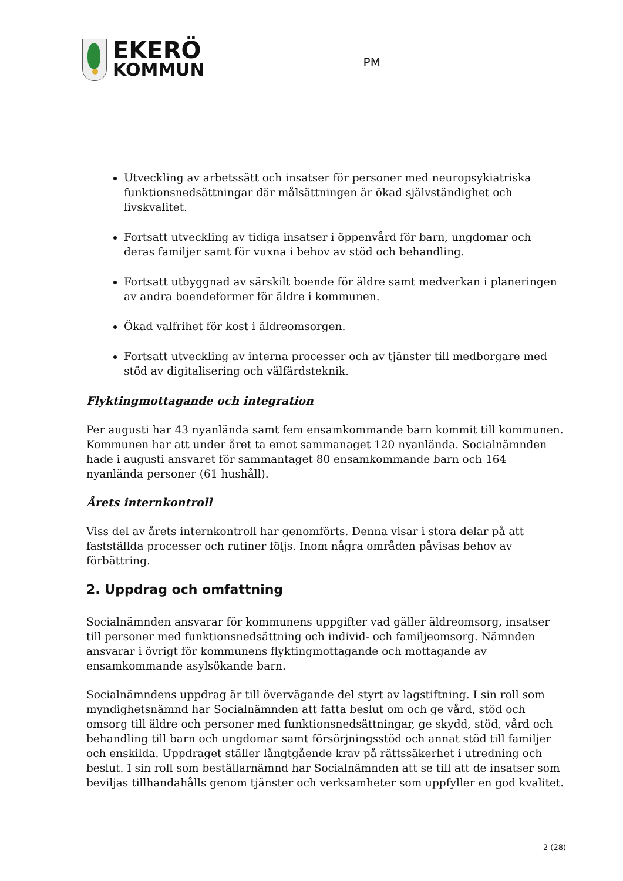EKERÖ
KOMMUN
PM
Utveckling av arbetssätt och insatser för personer med neuropsykiatriska funktionsnedsättningar där målsättningen är ökad självständighet och livskvalitet.
Fortsatt utveckling av tidiga insatser i öppenvård för barn, ungdomar och deras familjer samt för vuxna i behov av stöd och behandling.
Fortsatt utbyggnad av särskilt boende för äldre samt medverkan i planeringen av andra boendeformer för äldre i kommunen.
Ökad valfrihet för kost i äldreomsorgen.
Fortsatt utveckling av interna processer och av tjänster till medborgare med stöd av digitalisering och välfärdsteknik.
Flyktingmottagande och integration
Per augusti har 43 nyanlända samt fem ensamkommande barn kommit till kommunen. Kommunen har att under året ta emot sammanaget 120 nyanlända. Socialnämnden hade i augusti ansvaret för sammantaget 80 ensamkommande barn och 164 nyanlända personer (61 hushåll).
Årets internkontroll
Viss del av årets internkontroll har genomförts. Denna visar i stora delar på att fastställda processer och rutiner följs. Inom några områden påvisas behov av förbättring.
2. Uppdrag och omfattning
Socialnämnden ansvarar för kommunens uppgifter vad gäller äldreomsorg, insatser till personer med funktionsnedsättning och individ- och familjeomsorg. Nämnden ansvarar i övrigt för kommunens flyktingmottagande och mottagande av ensamkommande asylsökande barn.
Socialnämndens uppdrag är till övervägande del styrt av lagstiftning. I sin roll som myndighetsnämnd har Socialnämnden att fatta beslut om och ge vård, stöd och omsorg till äldre och personer med funktionsnedsättningar, ge skydd, stöd, vård och behandling till barn och ungdomar samt försörjningsstöd och annat stöd till familjer och enskilda. Uppdraget ställer långtgående krav på rättssäkerhet i utredning och beslut. I sin roll som beställarnämnd har Socialnämnden att se till att de insatser som beviljas tillhandahålls genom tjänster och verksamheter som uppfyller en god kvalitet.
2 (28)